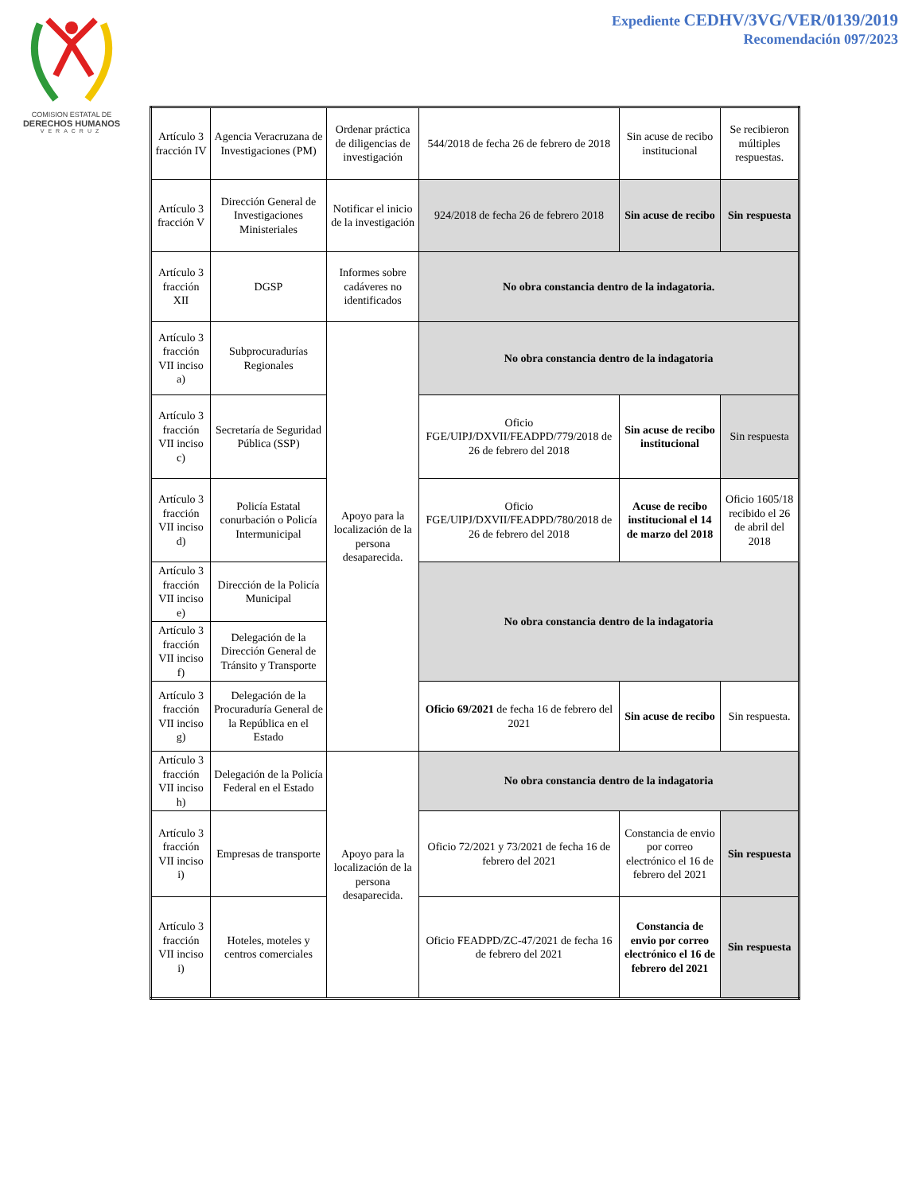COMISION ESTATAL DE
DERECHOS HUMANOS
VERACRUZ
Expediente CEDHV/3VG/VER/0139/2019
Recomendación 097/2023
| Artículo 3 fracción IV | Agencia Veracruzana de Investigaciones (PM) | Ordenar práctica de diligencias de investigación | 544/2018 de fecha 26 de febrero de 2018 | Sin acuse de recibo institucional | Se recibieron múltiples respuestas. |
| Artículo 3 fracción V | Dirección General de Investigaciones Ministeriales | Notificar el inicio de la investigación | 924/2018 de fecha 26 de febrero 2018 | Sin acuse de recibo | Sin respuesta |
| Artículo 3 fracción XII | DGSP | Informes sobre cadáveres no identificados | No obra constancia dentro de la indagatoria. | | |
| Artículo 3 fracción VII inciso a) | Subprocuradurías Regionales | Apoyo para la localización de la persona desaparecida. | No obra constancia dentro de la indagatoria | | |
| Artículo 3 fracción VII inciso c) | Secretaría de Seguridad Pública (SSP) | | Oficio FGE/UIPJ/DXVII/FEADPD/779/2018 de 26 de febrero del 2018 | Sin acuse de recibo institucional | Sin respuesta |
| Artículo 3 fracción VII inciso d) | Policía Estatal conurbación o Policía Intermunicipal | | Oficio FGE/UIPJ/DXVII/FEADPD/780/2018 de 26 de febrero del 2018 | Acuse de recibo institucional el 14 de marzo del 2018 | Oficio 1605/18 recibido el 26 de abril del 2018 |
| Artículo 3 fracción VII inciso e) | Dirección de la Policía Municipal | | No obra constancia dentro de la indagatoria | | |
| Artículo 3 fracción VII inciso f) | Delegación de la Dirección General de Tránsito y Transporte | | | | |
| Artículo 3 fracción VII inciso g) | Delegación de la Procuraduría General de la República en el Estado | | Oficio 69/2021 de fecha 16 de febrero del 2021 | Sin acuse de recibo | Sin respuesta. |
| Artículo 3 fracción VII inciso h) | Delegación de la Policía Federal en el Estado | Apoyo para la localización de la persona desaparecida. | No obra constancia dentro de la indagatoria | | |
| Artículo 3 fracción VII inciso i) | Empresas de transporte | | Oficio 72/2021 y 73/2021 de fecha 16 de febrero del 2021 | Constancia de envio por correo electrónico el 16 de febrero del 2021 | Sin respuesta |
| Artículo 3 fracción VII inciso i) | Hoteles, moteles y centros comerciales | | Oficio FEADPD/ZC-47/2021 de fecha 16 de febrero del 2021 | Constancia de envio por correo electrónico el 16 de febrero del 2021 | Sin respuesta |